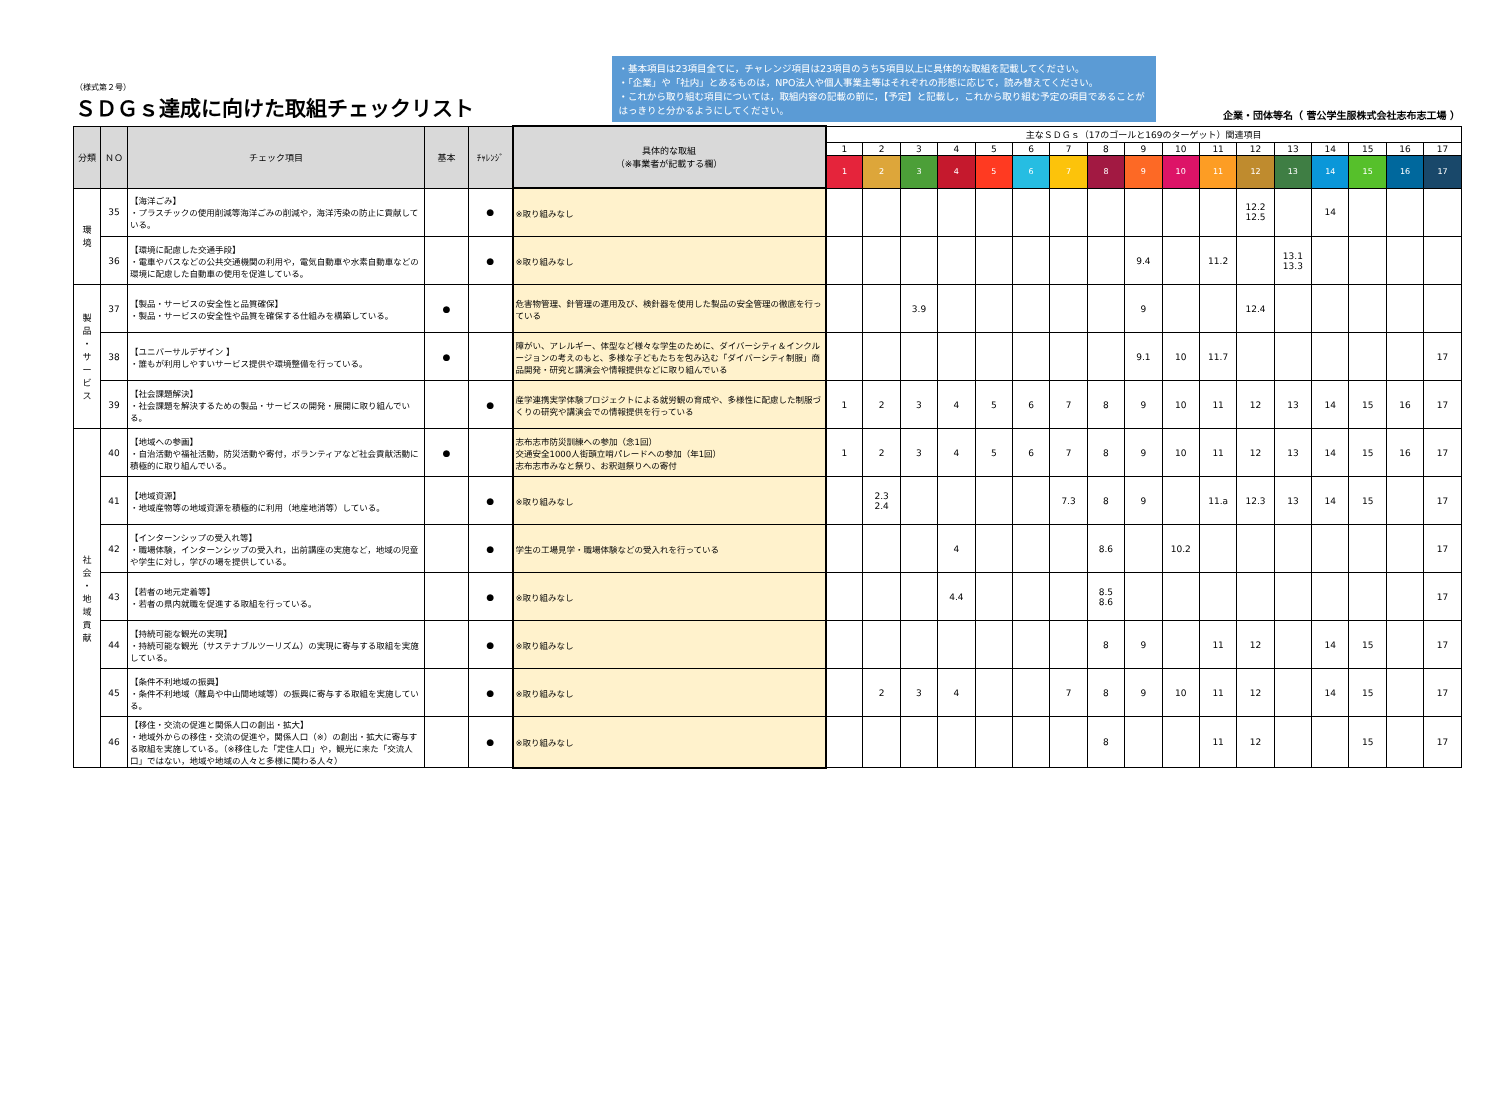（様式第２号）
ＳＤＧｓ達成に向けた取組チェックリスト
・基本項目は23項目全てに，チャレンジ項目は23項目のうち5項目以上に具体的な取組を記載してください。
・「企業」や「社内」とあるものは，NPO法人や個人事業主等はそれぞれの形態に応じて，読み替えてください。
・これから取り組む項目については，取組内容の記載の前に，【予定】と記載し，これから取り組む予定の項目であることがはっきりと分かるようにしてください。
企業・団体等名（ 菅公学生服株式会社志布志工場 ）
| 分類 | ＮＯ | チェック項目 | 基本 | ﾁｬﾚﾝｼﾞ | 具体的な取組 （※事業者が記載する欄） | 主なＳＤＧｓ（17のゴールと169のターゲット）関連項目 | | | | | | | | | | | | | | | | |
| --- | --- | --- | --- | --- | --- | --- | --- | --- | --- | --- | --- | --- | --- | --- | --- | --- | --- | --- | --- | --- | --- | --- |
| | | | | | | 1 | 2 | 3 | 4 | 5 | 6 | 7 | 8 | 9 | 10 | 11 | 12 | 13 | 14 | 15 | 16 | 17 |
| | | | | | | 1 | 2 | 3 | 4 | 5 | 6 | 7 | 8 | 9 | 10 | 11 | 12 | 13 | 14 | 15 | 16 | 17 |
| 環 境 | 35 | 【海洋ごみ】 ・プラスチックの使用削減等海洋ごみの削減や，海洋汚染の防止に貢献している。 | | ● | ※取り組みなし | | | | | | | | | | | | 12.2 12.5 | | 14 | | | |
| | 36 | 【環境に配慮した交通手段】 ・電車やバスなどの公共交通機関の利用や，電気自動車や水素自動車などの環境に配慮した自動車の使用を促進している。 | | ● | ※取り組みなし | | | | | | | | | 9.4 | | 11.2 | | 13.1 13.3 | | | | |
| 製 品 ・ サ ー ビ ス | 37 | 【製品・サービスの安全性と品質確保】 ・製品・サービスの安全性や品質を確保する仕組みを構築している。 | ● | | 危害物管理、針管理の運用及び、検針器を使用した製品の安全管理の徹底を行っている | | | 3.9 | | | | | | 9 | | | 12.4 | | | | | |
| | 38 | 【ユニバーサルデザイン 】 ・誰もが利用しやすいサービス提供や環境整備を行っている。 | ● | | 障がい、アレルギー、体型など様々な学生のために、ダイバーシティ＆インクルージョンの考えのもと、多様な子どもたちを包み込む「ダイバーシティ制服」商品開発・研究と講演会や情報提供などに取り組んでいる | | | | | | | | | 9.1 | 10 | 11.7 | | | | | | 17 |
| | 39 | 【社会課題解決】 ・社会課題を解決するための製品・サービスの開発・展開に取り組んでいる。 | | ● | 産学連携実学体験プロジェクトによる就労観の育成や、多様性に配慮した制服づくりの研究や講演会での情報提供を行っている | 1 | 2 | 3 | 4 | 5 | 6 | 7 | 8 | 9 | 10 | 11 | 12 | 13 | 14 | 15 | 16 | 17 |
| 社 会 ・ 地 域 貢 献 | 40 | 【地域への参画】 ・自治活動や福祉活動，防災活動や寄付，ボランティアなど社会貢献活動に積極的に取り組んでいる。 | ● | | 志布志市防災訓練への参加（念1回） 交通安全1000人街頭立哨パレードへの参加（年1回） 志布志市みなと祭り、お釈迦祭りへの寄付 | 1 | 2 | 3 | 4 | 5 | 6 | 7 | 8 | 9 | 10 | 11 | 12 | 13 | 14 | 15 | 16 | 17 |
| | 41 | 【地域資源】 ・地域産物等の地域資源を積極的に利用（地産地消等）している。 | | ● | ※取り組みなし | | 2.3 2.4 | | | | | 7.3 | 8 | 9 | | 11.a | 12.3 | 13 | 14 | 15 | | 17 |
| | 42 | 【インターンシップの受入れ等】 ・職場体験，インターンシップの受入れ，出前講座の実施など，地域の児童や学生に対し，学びの場を提供している。 | | ● | 学生の工場見学・職場体験などの受入れを行っている | | | | 4 | | | | 8.6 | | 10.2 | | | | | | | 17 |
| | 43 | 【若者の地元定着等】 ・若者の県内就職を促進する取組を行っている。 | | ● | ※取り組みなし | | | | 4.4 | | | | 8.5 8.6 | | | | | | | | | 17 |
| | 44 | 【持続可能な観光の実現】 ・持続可能な観光（サステナブルツーリズム）の実現に寄与する取組を実施している。 | | ● | ※取り組みなし | | | | | | | | 8 | 9 | | 11 | 12 | | 14 | 15 | | 17 |
| | 45 | 【条件不利地域の振興】 ・条件不利地域（離島や中山間地域等）の振興に寄与する取組を実施している。 | | ● | ※取り組みなし | | 2 | 3 | 4 | | | 7 | 8 | 9 | 10 | 11 | 12 | | 14 | 15 | | 17 |
| | 46 | 【移住・交流の促進と関係人口の創出・拡大】 ・地域外からの移住・交流の促進や，関係人口（※）の創出・拡大に寄与する取組を実施している。（※移住した「定住人口」や，観光に来た「交流人口」ではない，地域や地域の人々と多様に関わる人々） | | ● | ※取り組みなし | | | | | | | | 8 | | | 11 | 12 | | | 15 | | 17 |